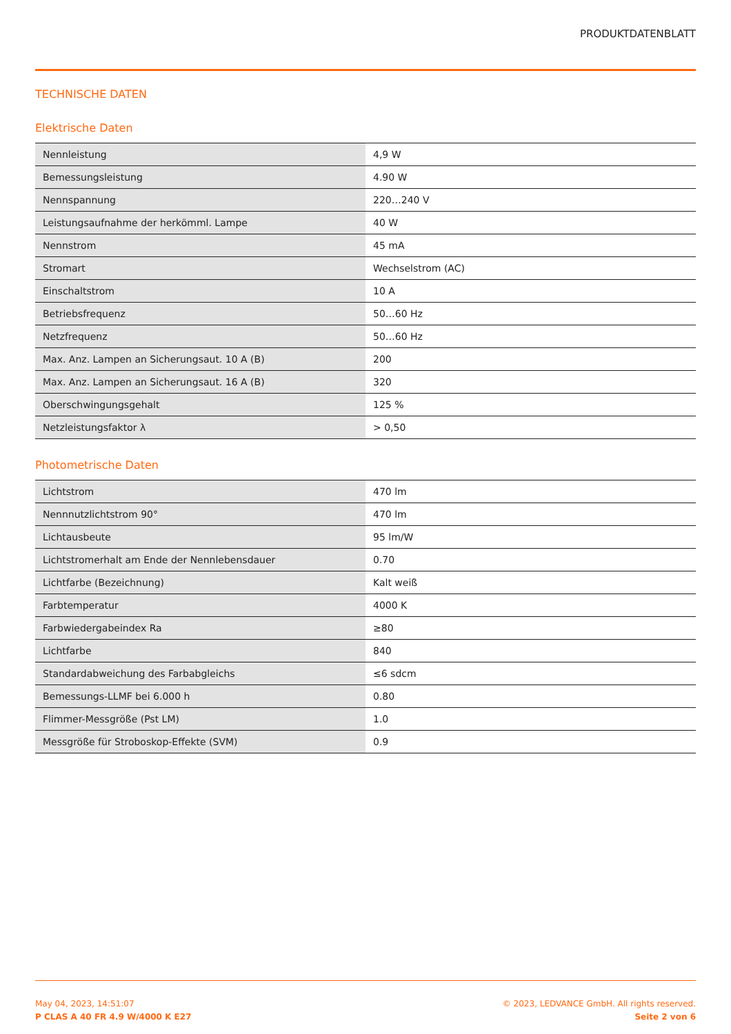PRODUKTDATENBLATT
TECHNISCHE DATEN
Elektrische Daten
| Nennleistung | 4,9 W |
| Bemessungsleistung | 4.90 W |
| Nennspannung | 220…240 V |
| Leistungsaufnahme der herkömml. Lampe | 40 W |
| Nennstrom | 45 mA |
| Stromart | Wechselstrom (AC) |
| Einschaltstrom | 10 A |
| Betriebsfrequenz | 50…60 Hz |
| Netzfrequenz | 50…60 Hz |
| Max. Anz. Lampen an Sicherungsaut. 10 A (B) | 200 |
| Max. Anz. Lampen an Sicherungsaut. 16 A (B) | 320 |
| Oberschwingungsgehalt | 125 % |
| Netzleistungsfaktor λ | > 0,50 |
Photometrische Daten
| Lichtstrom | 470 lm |
| Nennnutzlichtstrom 90° | 470 lm |
| Lichtausbeute | 95 lm/W |
| Lichtstromerhalt am Ende der Nennlebensdauer | 0.70 |
| Lichtfarbe (Bezeichnung) | Kalt weiß |
| Farbtemperatur | 4000 K |
| Farbwiedergabeindex Ra | ≥80 |
| Lichtfarbe | 840 |
| Standardabweichung des Farbabgleichs | ≤6 sdcm |
| Bemessungs-LLMF bei 6.000 h | 0.80 |
| Flimmer-Messgröße (Pst LM) | 1.0 |
| Messgröße für Stroboskop-Effekte (SVM) | 0.9 |
May 04, 2023, 14:51:07
P CLAS A 40 FR 4.9 W/4000 K E27
© 2023, LEDVANCE GmbH. All rights reserved.
Seite 2 von 6